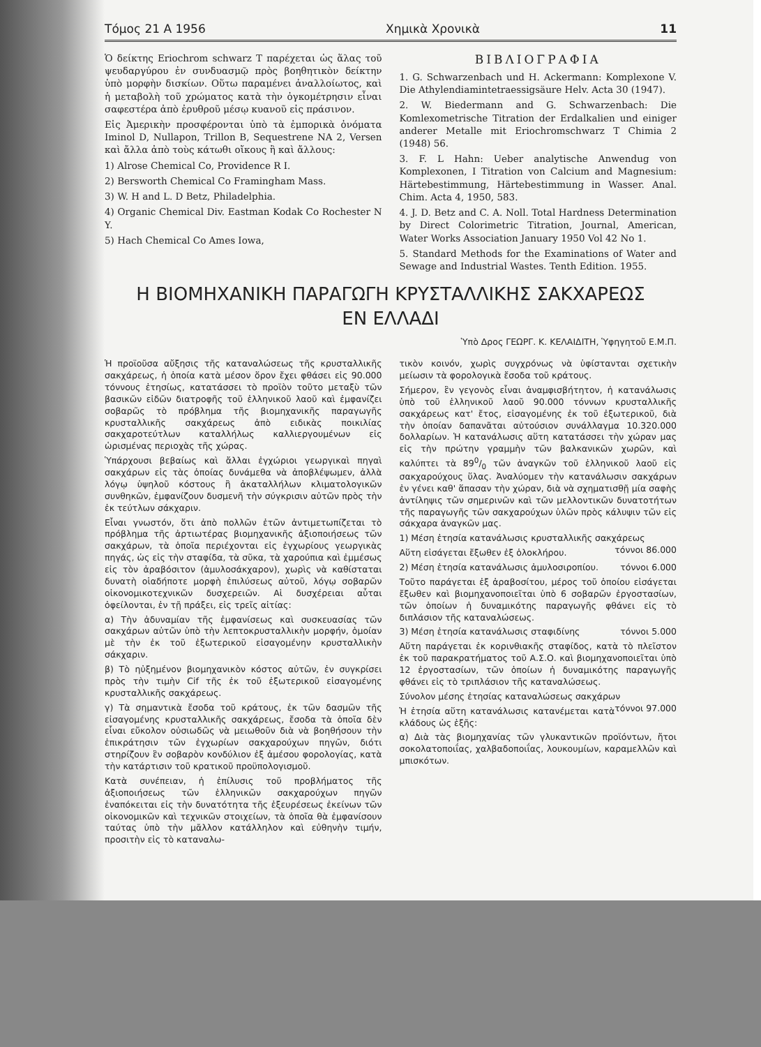Τόμος 21 Α 1956 Χημικὰ Χρονικὰ 11
Ὁ δείκτης Eriochrom schwarz T παρέχεται ὡς ἅλας τοῦ ψευδαργύρου ἐν συνδυασμῷ πρὸς βοηθητικὸν δείκτην ὑπὸ μορφὴν δισκίων. Οὕτω παραμένει ἀναλλοίωτος, καὶ ἡ μεταβολὴ τοῦ χρώματος κατὰ τὴν ὀγκομέτρησιν εἶναι σαφεστέρα ἀπὸ ἐρυθροῦ μέσῳ κυανοῦ εἰς πράσινον.
Εἰς Ἀμερικὴν προσφέρονται ὑπὸ τὰ ἐμπορικὰ ὀνόματα Iminol D, Nullapon, Trillon B, Sequestrene NA 2, Versen καὶ ἄλλα ἀπὸ τοὺς κάτωθι οἴκους ἢ καὶ ἄλλους:
1) Alrose Chemical Co, Providence R I.
2) Bersworth Chemical Co Framingham Mass.
3) W. H and L. D Betz, Philadelphia.
4) Organic Chemical Div. Eastman Kodak Co Rochester N Y.
5) Hach Chemical Co Ames Iowa,
ΒΙΒΛΙΟΓΡΑΦΙΑ
1. G. Schwarzenbach und H. Ackermann: Komplexone V. Die Athylendiamintetraessigsäure Helv. Acta 30 (1947).
2. W. Biedermann and G. Schwarzenbach: Die Komlexometrische Titration der Erdalkalien und einiger anderer Metalle mit Eriochromschwarz T Chimia 2 (1948) 56.
3. F. L Hahn: Ueber analytische Anwendug von Komplexonen, I Titration von Calcium and Magnesium: Härtebestimmung, Härtebestimmung in Wasser. Anal. Chim. Acta 4, 1950, 583.
4. J. D. Betz and C. A. Noll. Total Hardness Determination by Direct Colorimetric Titration, Journal, American, Water Works Association January 1950 Vol 42 No 1.
5. Standard Methods for the Examinations of Water and Sewage and Industrial Wastes. Tenth Edition. 1955.
Η ΒΙΟΜΗΧΑΝΙΚΗ ΠΑΡΑΓΩΓΗ ΚΡΥΣΤΑΛΛΙΚΗΣ ΣΑΚΧΑΡΕΩΣ
ΕΝ ΕΛΛΑΔΙ
Ὑπὸ Δρος ΓΕΩΡΓ. Κ. ΚΕΛΑΙΔΙΤΗ, Ὑφηγητοῦ Ε.Μ.Π.
Ἡ προϊοῦσα αὔξησις τῆς καταναλώσεως τῆς κρυσταλλικῆς σακχάρεως, ἡ ὁποία κατὰ μέσον ὅρον ἔχει φθάσει εἰς 90.000 τόννους ἐτησίως, κατατάσσει τὸ προϊὸν τοῦτο μεταξὺ τῶν βασικῶν εἰδῶν διατροφῆς τοῦ ἑλληνικοῦ λαοῦ καὶ ἐμφανίζει σοβαρῶς τὸ πρόβλημα τῆς βιομηχανικῆς παραγωγῆς κρυσταλλικῆς σακχάρεως ἀπὸ ειδικὰς ποικιλίας σακχαροτεύτλων καταλλήλως καλλιεργουμένων εἰς ὡρισμένας περιοχὰς τῆς χώρας.
Ὑπάρχουσι βεβαίως καὶ ἄλλαι ἐγχώριοι γεωργικαὶ πηγαὶ σακχάρων εἰς τὰς ὁποίας δυνάμεθα νὰ ἀποβλέψωμεν, ἀλλὰ λόγῳ ὑψηλοῦ κόστους ἢ ἀκαταλλήλων κλιματολογικῶν συνθηκῶν, ἐμφανίζουν δυσμενῆ τὴν σύγκρισιν αὐτῶν πρὸς τὴν ἐκ τεύτλων σάκχαριν.
Εἶναι γνωστόν, ὅτι ἀπὸ πολλῶν ἐτῶν ἀντιμετωπίζεται τὸ πρόβλημα τῆς ἀρτιωτέρας βιομηχανικῆς ἀξιοποιήσεως τῶν σακχάρων, τὰ ὁποῖα περιέχονται εἰς ἐγχωρίους γεωργικὰς πηγάς, ὡς εἰς τὴν σταφίδα, τὰ σῦκα, τὰ χαρούπια καὶ ἐμμέσως εἰς τὸν ἀραβόσιτον (ἀμυλοσάκχαρον), χωρὶς νὰ καθίσταται δυνατὴ οἱαδήποτε μορφὴ ἐπιλύσεως αὐτοῦ, λόγῳ σοβαρῶν οἰκονομικοτεχνικῶν δυσχερειῶν. Αἱ δυσχέρειαι αὗται ὀφείλονται, ἐν τῇ πράξει, εἰς τρεῖς αἰτίας:
α) Τὴν ἀδυναμίαν τῆς ἐμφανίσεως καὶ συσκευασίας τῶν σακχάρων αὐτῶν ὑπὸ τὴν λεπτοκρυσταλλικὴν μορφήν, ὁμοίαν μὲ τὴν ἐκ τοῦ ἐξωτερικοῦ εἰσαγομένην κρυσταλλικὴν σάκχαριν.
β) Τὸ ηὐξημένον βιομηχανικὸν κόστος αὐτῶν, ἐν συγκρίσει πρὸς τὴν τιμὴν Cif τῆς ἐκ τοῦ ἐξωτερικοῦ εἰσαγομένης κρυσταλλικῆς σακχάρεως.
γ) Τὰ σημαντικὰ ἔσοδα τοῦ κράτους, ἐκ τῶν δασμῶν τῆς εἰσαγομένης κρυσταλλικῆς σακχάρεως, ἔσοδα τὰ ὁποῖα δὲν εἶναι εὔκολον οὐσιωδῶς νὰ μειωθοῦν διὰ νὰ βοηθήσουν τὴν ἐπικράτησιν τῶν ἐγχωρίων σακχαρούχων πηγῶν, διότι στηρίζουν ἓν σοβαρὸν κονδύλιον ἐξ ἀμέσου φορολογίας, κατὰ τὴν κατάρτισιν τοῦ κρατικοῦ προϋπολογισμοῦ.
Κατὰ συνέπειαν, ἡ ἐπίλυσις τοῦ προβλήματος τῆς ἀξιοποιήσεως τῶν ἑλληνικῶν σακχαρούχων πηγῶν ἐναπόκειται εἰς τὴν δυνατότητα τῆς ἐξευρέσεως ἐκείνων τῶν οἰκονομικῶν καὶ τεχνικῶν στοιχείων, τὰ ὁποῖα θὰ ἐμφανίσουν ταύτας ὑπὸ τὴν μᾶλλον κατάλληλον καὶ εὐθηνὴν τιμήν, προσιτὴν εἰς τὸ καταναλω-
τικὸν κοινόν, χωρὶς συγχρόνως νὰ ὑφίστανται σχετικὴν μείωσιν τὰ φορολογικὰ ἔσοδα τοῦ κράτους.
Σήμερον, ἓν γεγονὸς εἶναι ἀναμφισβήτητον, ἡ κατανάλωσις ὑπὸ τοῦ ἑλληνικοῦ λαοῦ 90.000 τόννων κρυσταλλικῆς σακχάρεως κατ' ἔτος, εἰσαγομένης ἐκ τοῦ ἐξωτερικοῦ, διὰ τὴν ὁποίαν δαπανᾶται αὐτούσιον συνάλλαγμα 10.320.000 δολλαρίων. Ἡ κατανάλωσις αὕτη κατατάσσει τὴν χώραν μας εἰς τὴν πρώτην γραμμὴν τῶν βαλκανικῶν χωρῶν, καὶ καλύπτει τὰ 890/0 τῶν ἀναγκῶν τοῦ ἑλληνικοῦ λαοῦ εἰς σακχαρούχους ὕλας. Ἀναλύομεν τὴν κατανάλωσιν σακχάρων ἐν γένει καθ' ἅπασαν τὴν χώραν, διὰ νὰ σχηματισθῇ μία σαφὴς ἀντίληψις τῶν σημερινῶν καὶ τῶν μελλοντικῶν δυνατοτήτων τῆς παραγωγῆς τῶν σακχαρούχων ὑλῶν πρὸς κάλυψιν τῶν εἰς σάκχαρα ἀναγκῶν μας.
1) Μέση ἐτησία κατανάλωσις κρυσταλλικῆς σακχάρεως τόννοι 86.000
Αὕτη εἰσάγεται ἔξωθεν ἐξ ὁλοκλήρου.
2) Μέση ἐτησία κατανάλωσις ἀμυλοσιροπίου. τόννοι 6.000
Τοῦτο παράγεται ἐξ ἀραβοσίτου, μέρος τοῦ ὁποίου εἰσάγεται ἔξωθεν καὶ βιομηχανοποιεῖται ὑπὸ 6 σοβαρῶν ἐργοστασίων, τῶν ὁποίων ἡ δυναμικότης παραγωγῆς φθάνει εἰς τὸ διπλάσιον τῆς καταναλώσεως.
3) Μέση ἐτησία κατανάλωσις σταφιδίνης τόννοι 5.000
Αὕτη παράγεται ἐκ κορινθιακῆς σταφίδος, κατὰ τὸ πλεῖστον ἐκ τοῦ παρακρατήματος τοῦ Α.Σ.Ο. καὶ βιομηχανοποιεῖται ὑπὸ 12 ἐργοστασίων, τῶν ὁποίων ἡ δυναμικότης παραγωγῆς φθάνει εἰς τὸ τριπλάσιον τῆς καταναλώσεως.
Σύνολον μέσης ἐτησίας καταναλώσεως σακχάρων τόννοι 97.000
Ἡ ἐτησία αὕτη κατανάλωσις κατανέμεται κατὰ κλάδους ὡς ἑξῆς:
α) Διὰ τὰς βιομηχανίας τῶν γλυκαντικῶν προϊόντων, ἤτοι σοκολατοποιΐας, χαλβαδοποιΐας, λουκουμίων, καραμελλῶν καὶ μπισκότων.